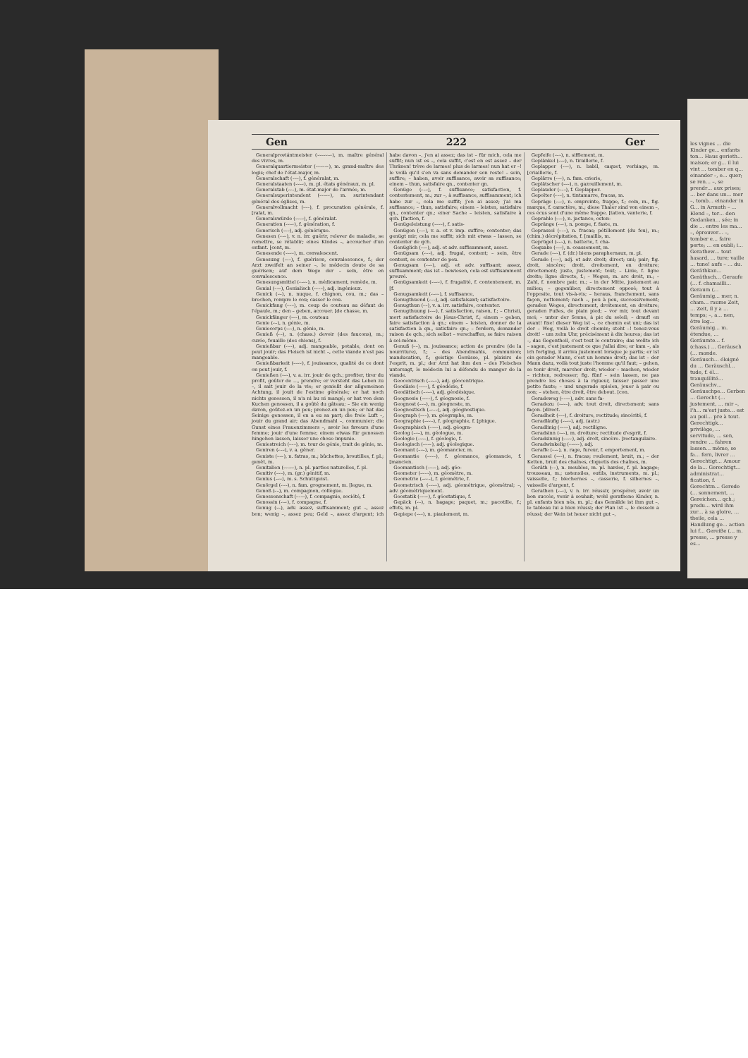Gen 222 Ger
Generalproviántmeister (⏑⏑–⏑⏑–⏑), m. maître général des vivres, m.
Generalquartiermeister (⏑⏑–⏑–⏑), m. grand-maître des logis; chef de l'état-major, m.
Generalschaft (⏑⏑–), f. généralat, m.
Generalstaaten (⏑⏑–⏑), m. pl. états généraux, m. pl.
Generalstab (⏑⏑–), m. état-major de l'armée, m.
Generalsuperintendent (⏑⏑–⏑⏑), m. surintendant général des églises, m.
Generalvollmacht (⏑⏑–), f. procuration générale, f. [ralat, m.
Generalswürde (⏑⏑–⏑), f. généralat.
Generation (⏑⏑–⏑), f. génération, f.
Generisch (⏑–⏑), adj. générique.
Genesen (⏑–⏑), v. n. irr. guérir, relever de maladie, se remettre, se rétablir; eines Kindes –, accoucher d'un enfant. [cent, m.
Genesende (⏑–⏑⏑), m. convalescent.
Genesung (⏑–⏑), f. guérison, convalescence, f.; der Arzt zweifelt an seiner –, le médecin doute de sa guérison; auf dem Wege der – sein, être en convalescence.
Genesungsmittel (⏑–⏑⏑), n. médicament, remède, m.
Genial (–⏑–), Genialisch (⏑⏑–⏑), adj. ingénieux.
Genick (⏑–), n. nuque, f. chignon, cou, m.; das – brechen, rompre le cou; casser le cou.
Genickfang (⏑–⏑), m. coup de couteau au défaut de l'épaule, m.; den – geben, accouer. [de chasse, m.
Genickfänger (⏑–⏑), m. couteau
Genie (⏑–), n. génie, m.
Geniecorps (⏑–⏑), n. génie, m.
Genieß (⏑–), n. (chass.) devoir (des faucons), m.; curée, fouaille (des chiens), f.
Genießbar (⏑–⏑), adj. mangeable, potable, dont on peut jouir; das Fleisch ist nicht –, cette viande n'est pas mangeable.
Genießbarkeit (⏑–⏑⏑), f. jouissance, qualité de ce dont on peut jouir, f.
Genießen (⏑–⏑), v. a. irr. jouir de qch.; profiter, tirer du profit, goûter de ..., prendre; er versteht das Leben zu –, il sait jouir de la vie; er genießt der allgemeinen Achtung, il jouit de l'estime générale; er hat noch nichts genossen, il n'a ni bu ni mangé; er hat von dem Kuchen genossen, il a goûté du gâteau; – Sie ein wenig davon, goûtez-en un peu; prenez-en un peu; er hat das Seinige genossen, il en a eu sa part; die freie Luft –, jouir du grand air; das Abendmahl –, communier; die Gunst eines Frauenzimmers –, avoir les faveurs d'une femme; jouir d'une femme; einem etwas für genossen hingehen lassen, laisser une chose impunie.
Geniestreich (⏑–⏑), m. tour de génie, trait de génie, m.
Geniren (⏑–⏑), v. a. gêner.
Geniste (⏑–⏑), n. fatras, m.; bûchettes, broutilles, f. pl.; genêt, m.
Genitalien (⏑⏑–⏑⏑), n. pl. parties naturelles, f. pl.
Genitiv (–⏑–), m. (gr.) génitif, m.
Genius (–⏑⏑), m. s. Schutzgeist.
Genörgel (⏑–⏑), n. fam. grognement, m. [legue, m.
Genoß (⏑–), m. compagnon, collègue.
Genossenschaft (⏑–⏑⏑), f. compagnie, société, f.
Genossin (⏑–⏑), f. compagne, f.
Genug (⏑–), adv. assez, suffisamment; gut –, assez bon; wenig –, assez peu; Geld –, assez d'argent; ich habe davon –, j'en ai assez; das ist – für mich, cela me suffit; nun ist es –, cela suffit, c'est en est assez – der Thränen! trève de larmes! plus de larmes! nun hat er –! le voilà qu'il s'en va sans demander son reste! – sein, suffire; – haben, avoir suffisance, avoir sa suffisance; einem – thun, satisfaire qn., contenter qn.
Genüge (⏑–⏑), f. suffisance; satisfaction, f. contentement, m.; zur –, à suffisance, suffisamment; ich habe zur –, cela me suffit; j'en ai assez; j'ai ma suffisance; – thun, satisfaire; einem – leisten, satisfaire qn., contenter qn.; einer Sache – leisten, satisfaire à qch. [faction, f.
Genügeleistung (⏑–⏑⏑), f. satis-
Genügen (⏑–⏑), v. a. et v. imp. suffire; contenter; das genügt mir, cela me suffit; sich mit etwas – lassen, se contenter de qch.
Genüglich (⏑–⏑), adj. et adv. suffisamment, assez.
Genügsam (⏑–⏑), adj. frugal, content; – sein, être content, se contenter de peu.
Genugsam (⏑–⏑), adj. et adv. suffisant; assez, suffisamment; das ist – bewiesen, cela est suffisamment prouvé.
Genügsamkeit (⏑–⏑⏑), f. frugalité, f. contentement, m. [f.
Genugsamkeit (⏑–⏑⏑), f. suffisance,
Genugthuend (⏑–⏑), adj. satisfaisant; satisfactoire.
Genugthun (⏑–), v. a. irr. satisfaire, contenter.
Genugthuung (⏑–⏑), f. satisfaction, raison, f.; – Christi, mort satisfactoire de Jésus-Christ, f.; einem – geben, faire satisfaction à qn.; einem – leisten, donner de la satisfaction à qn., satisfaire qn.; – fordern, demander raison de qch.; sich selbst – verschaffen, se faire raison à soi-même.
Genuß (⏑–), m. jouissance; action de prendre (de la nourriture), f.; – des Abendmahls, communion; manducation, f.; geistige Genüsse, pl. plaisirs de l'esprit, m. pl.; der Arzt hat ihm den – des Fleisches untersagt, le médecin lui a défendu de manger de la viande.
Geocentrisch (–⏑–⏑), adj. géocentrique.
Geodäsie (–⏑⏑–), f. géodésie, f.
Geodätisch (–⏑–⏑), adj. géodésique.
Geognosie (–⏑⏑–), f. géognosie, f.
Geognost (–⏑–), m. géognoste, m.
Geognostisch (–⏑–⏑), adj. géognostique.
Geograph (–⏑–), m. géographe, m.
Geographie (–⏑⏑–), f. géographie, f. [phique.
Geographisch (–⏑–⏑), adj. géogra-
Geolog (–⏑–), m. géologue, m.
Geologie (–⏑⏑–), f. géologie, f.
Geologisch (–⏑–⏑), adj. géologique.
Geomant (–⏑–), m. géomancier, m.
Geomantie (–⏑⏑–), f. géomance, géomancie, f. [mancien.
Geomantisch (–⏑–⏑), adj. géo-
Geometer (–⏑–⏑), m. géomètre, m.
Geometrie (–⏑⏑–), f. géométrie, f.
Geometrisch (–⏑–⏑), adj. géométrique, géométral; –, adv. géométriquement.
Geostatik (–⏑–⏑), f. géostatique, f.
Gepäck (⏑–), n. bagage; paquet, m.; pacotille, f.; effets, m. pl.
Gepiepe (⏑–⏑), n. piaulement, m.
Gepfeife (⏑–⏑), n. sifflement, m.
Geplänkel (⏑–⏑), n. tiraillerie, f.
Geplapper (⏑–⏑), n. babil, caquet, verbiage, m. [criaillerie, f.
Geplärre (⏑–⏑), n. fam. crierie,
Geplätscher (⏑–⏑), n. gazouillement, m.
Geplauder (⏑–⏑), f. Geplapper.
Gepolter (⏑–⏑), n. tintamarre, fracas, m.
Gepräge (⏑–⏑), n. empreinte, frappe, f.; coin, m., fig. marque, f. caractère, m.; diese Thaler sind von einem –, ces écus sont d'une même frappe. [tation, vanterie, f.
Geprahle (⏑–⏑), n. jactance, osten-
Gepränge (⏑–⏑), n. pompe, f. faste, m.
Geprassel (⏑–⏑), n. fracas; pétillement (du feu), m.; (chim.) décrépitation, f. [maillis, m.
Geprügel (⏑–⏑), n. batterie, f. cha-
Gequake (⏑–⏑), n. coassement, m.
Gerade (⏑–⏑), f. (dr.) biens paraphernaux, m. pl.
Gerade (⏑–⏑), adj. et adv. droit; direct; uni; pair; fig. droit, sincère; droit, droitement, en droiture; directement; juste, justement; tout; – Linie, f. ligne droite; ligne directe, f.; – Wegen, m. arc droit, m.; – Zahl, f. nombre pair, m.; – in der Mitte, justement au milieu; – gegenüber, directement opposé; tout à l'opposite, tout vis-à-vis; – heraus, franchement, sans façon, nettement; nach –, peu à peu, successivement; geraden Weges, directement, droitement, en droiture; geraden Fußes, de plain pied; – vor mir, tout devant moi; – unter der Sonne, à pic du soleil; – drauf! en avant! fixe! dieser Weg ist –, ce chemin est uni; das ist der – Weg, voilà le droit chemin; steht –! tenez-vous droit! – um zehn Uhr, précisément à dix heures; das ist –, das Gegentheil, c'est tout le contraire; das wollte ich – sagen, c'est justement ce que j'allai dire; er kam –, als ich fortging, il arriva justement lorsque je partis; er ist ein gerader Mann, c'est un homme droit; das ist – der Mann dazu, voilà tout juste l'homme qu'il faut; – gehen, se tenir droit, marcher droit; wieder – machen, wieder – richten, redresser; fig. fünf – sein lassen, ne pas prendre les choses à la rigueur, laisser passer une petite faute; – und ungerade spielen, jouer à pair ou non; – stehen, être droit, être debout. [con.
Geradeweg (⏑–⏑–), adv. sans fa-
Geradezu (⏑–⏑–), adv. tout droit, directement; sans façon. [direct.
Geradheit (⏑–⏑), f. droiture, rectitude; sincérité, f.
Geradläufig (⏑–⏑⏑), adj. (astr.)
Geradlinig (⏑–⏑⏑), adj. rectiligne.
Geradsinn (⏑–⏑), m. droiture; rectitude d'esprit, f.
Geradsinnig (⏑–⏑⏑), adj. droit, sincère. [rectangulaire.
Geradwinkelig (⏑–⏑⏑⏑), adj.
Geraffe (⏑–⏑), n. rage, fureur, f. emportement, m.
Gerassel (⏑–⏑), n. fracas; roulement, bruit, m.; – der Ketten, bruit des chaînes, cliquetis des chaînes, m.
Geräth (⏑–), n. meubles, m. pl. hardes, f. pl. bagage; trousseau, m.; ustensiles, outils, instruments, m. pl.; vaisselle, f.; blechernes –, casserie, f. silbernes –, vaisselle d'argent, f.
Gerathen (⏑–⏑), v. n. irr. réussir, prospérer, avoir un bon succès, venir à souhait; wohl gerathene Kinder, n. pl. enfants bien nés, m. pl.; das Gemälde ist ihm gut –, le tableau lui a bien réussi; der Plan ist –, le dessein a réussi; der Wein ist heuer nicht gut –,
les vignes … die Kinder ge… enfants ton… Haus gerieth… maison; er g… il lui vint … tomber en q… einander –, e… quer; se ren… –, se prendr… aux prises; … ber dans un… mer –, tomb… einander in G… in Armuth – … Elend –, tor… den Gedanken… sée; in die … entre les ma… –, éprouver… –, tomber e… faire perte; … en oubli; i… Gerathew… tout hasard, … ture; vaille … tune! aufs – … du. Geräthkan… Geräthsch… Geraufe (… f. chamailli… Geraum (… Geräumig… mer, n. cham… raume Zeit, … Zeit, il y a … temps; –, a… nen, être log… Geräumig… m. étendue, … Geräumte… f. (chass.) … Geräusch (… monde. Geräusch… éloigné du … Geräuschl… tude, f. él… tranquillité… Geräuschv… Geräuschpe… Gerben … Gerecht (… justement, … mir –, l'h… m'est juste… est au poil… pre à tout. Gerechtigk… privilège, … servitude, … sen, rendre … fahren lassen… même, se fa… fern, livrer … Gerechtigt… Amour de la… Gerechtigt… administrat… fication, f. Gerechtm… Gerede (… sonnement, … Gereichen… qch.; produ… wird ihm zur… à sa gloire, … theile, cela … Handlung ge… action lui f… Gereiße (… m. presse, … presse y es…